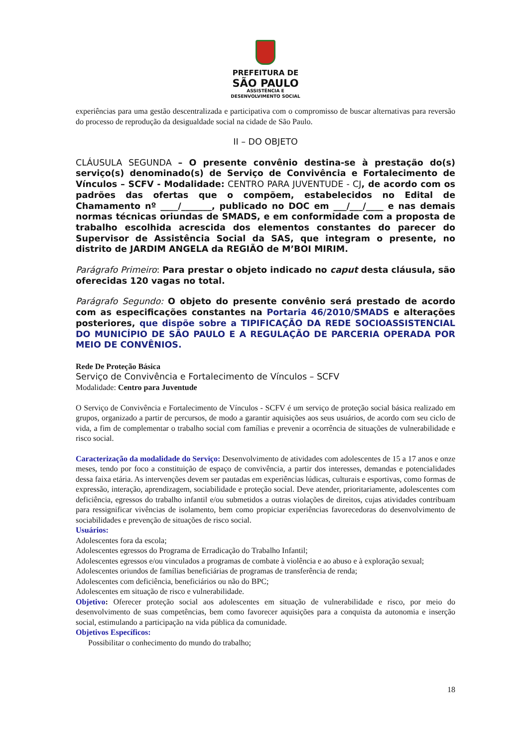PREFEITURA DE
SÃO PAULO
ASSISTÊNCIA E
DESENVOLVIMENTO SOCIAL
experiências para uma gestão descentralizada e participativa com o compromisso de buscar alternativas para reversão do processo de reprodução da desigualdade social na cidade de São Paulo.
II – DO OBJETO
CLÁUSULA SEGUNDA – O presente convênio destina-se à prestação do(s) serviço(s) denominado(s) de Serviço de Convivência e Fortalecimento de Vínculos – SCFV - Modalidade: CENTRO PARA JUVENTUDE - CJ, de acordo com os padrões das ofertas que o compõem, estabelecidos no Edital de Chamamento nº ____/_______, publicado no DOC em ___/___/____ e nas demais normas técnicas oriundas de SMADS, e em conformidade com a proposta de trabalho escolhida acrescida dos elementos constantes do parecer do Supervisor de Assistência Social da SAS, que integram o presente, no distrito de JARDIM ANGELA da REGIÃO de M’BOI MIRIM.
Parágrafo Primeiro: Para prestar o objeto indicado no caput desta cláusula, são oferecidas 120 vagas no total.
Parágrafo Segundo: O objeto do presente convênio será prestado de acordo com as especificações constantes na Portaria 46/2010/SMADS e alterações posteriores, que dispõe sobre a TIPIFICAÇÃO DA REDE SOCIOASSISTENCIAL DO MUNICÍPIO DE SÃO PAULO E A REGULAÇÃO DE PARCERIA OPERADA POR MEIO DE CONVÊNIOS.
Rede De Proteção Básica
Serviço de Convivência e Fortalecimento de Vínculos – SCFV
Modalidade: Centro para Juventude
O Serviço de Convivência e Fortalecimento de Vínculos - SCFV é um serviço de proteção social básica realizado em grupos, organizado a partir de percursos, de modo a garantir aquisições aos seus usuários, de acordo com seu ciclo de vida, a fim de complementar o trabalho social com famílias e prevenir a ocorrência de situações de vulnerabilidade e risco social.
Caracterização da modalidade do Serviço: Desenvolvimento de atividades com adolescentes de 15 a 17 anos e onze meses, tendo por foco a constituição de espaço de convivência, a partir dos interesses, demandas e potencialidades dessa faixa etária. As intervenções devem ser pautadas em experiências lúdicas, culturais e esportivas, como formas de expressão, interação, aprendizagem, sociabilidade e proteção social. Deve atender, prioritariamente, adolescentes com deficiência, egressos do trabalho infantil e/ou submetidos a outras violações de direitos, cujas atividades contribuam para ressignificar vivências de isolamento, bem como propiciar experiências favorecedoras do desenvolvimento de sociabilidades e prevenção de situações de risco social.
Usuários:
Adolescentes fora da escola;
Adolescentes egressos do Programa de Erradicação do Trabalho Infantil;
Adolescentes egressos e/ou vinculados a programas de combate à violência e ao abuso e à exploração sexual;
Adolescentes oriundos de famílias beneficiárias de programas de transferência de renda;
Adolescentes com deficiência, beneficiários ou não do BPC;
Adolescentes em situação de risco e vulnerabilidade.
Objetivo: Oferecer proteção social aos adolescentes em situação de vulnerabilidade e risco, por meio do desenvolvimento de suas competências, bem como favorecer aquisições para a conquista da autonomia e inserção social, estimulando a participação na vida pública da comunidade.
Objetivos Específicos:
Possibilitar o conhecimento do mundo do trabalho;
18